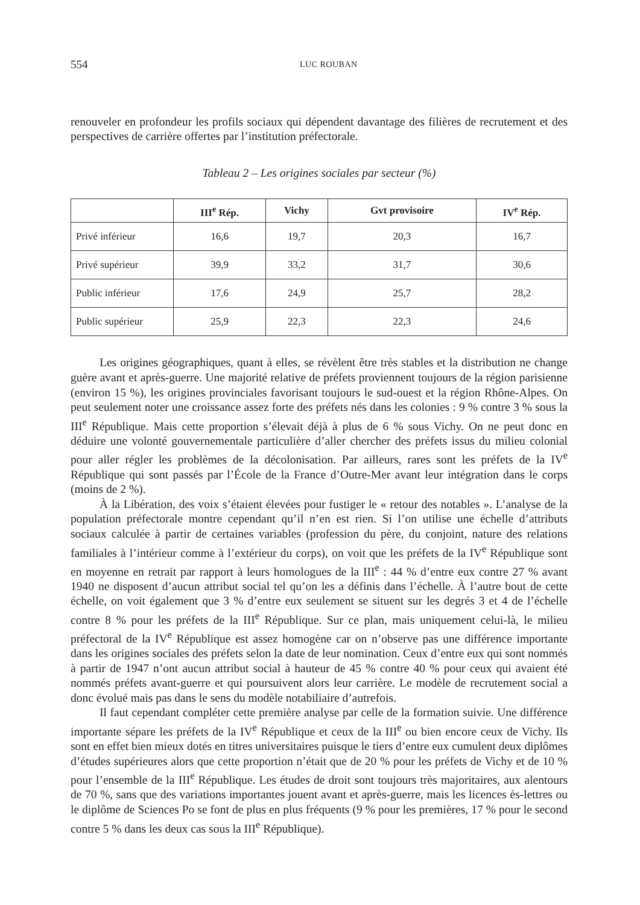554 LUC ROUBAN
renouveler en profondeur les profils sociaux qui dépendent davantage des filières de recrutement et des perspectives de carrière offertes par l’institution préfectorale.
Tableau 2 – Les origines sociales par secteur (%)
| | III<sup>e</sup> Rép. | Vichy | Gvt provisoire | IV<sup>e</sup> Rép. |
| --- | --- | --- | --- | --- |
| Privé inférieur | 16,6 | 19,7 | 20,3 | 16,7 |
| Privé supérieur | 39,9 | 33,2 | 31,7 | 30,6 |
| Public inférieur | 17,6 | 24,9 | 25,7 | 28,2 |
| Public supérieur | 25,9 | 22,3 | 22,3 | 24,6 |
Les origines géographiques, quant à elles, se révèlent être très stables et la distribution ne change guère avant et après-guerre. Une majorité relative de préfets proviennent toujours de la région parisienne (environ 15 %), les origines provinciales favorisant toujours le sud-ouest et la région Rhône-Alpes. On peut seulement noter une croissance assez forte des préfets nés dans les colonies : 9 % contre 3 % sous la III<sup>e</sup> République. Mais cette proportion s’élevait déjà à plus de 6 % sous Vichy. On ne peut donc en déduire une volonté gouvernementale particulière d’aller chercher des préfets issus du milieu colonial pour aller régler les problèmes de la décolonisation. Par ailleurs, rares sont les préfets de la IV<sup>e</sup> République qui sont passés par l’École de la France d’Outre-Mer avant leur intégration dans le corps (moins de 2 %).
À la Libération, des voix s’étaient élevées pour fustiger le « retour des notables ». L’analyse de la population préfectorale montre cependant qu’il n’en est rien. Si l’on utilise une échelle d’attributs sociaux calculée à partir de certaines variables (profession du père, du conjoint, nature des relations familiales à l’intérieur comme à l’extérieur du corps), on voit que les préfets de la IV<sup>e</sup> République sont en moyenne en retrait par rapport à leurs homologues de la III<sup>e</sup> : 44 % d’entre eux contre 27 % avant 1940 ne disposent d’aucun attribut social tel qu’on les a définis dans l’échelle. À l’autre bout de cette échelle, on voit également que 3 % d’entre eux seulement se situent sur les degrés 3 et 4 de l’échelle contre 8 % pour les préfets de la III<sup>e</sup> République. Sur ce plan, mais uniquement celui-là, le milieu préfectoral de la IV<sup>e</sup> République est assez homogène car on n’observe pas une différence importante dans les origines sociales des préfets selon la date de leur nomination. Ceux d’entre eux qui sont nommés à partir de 1947 n’ont aucun attribut social à hauteur de 45 % contre 40 % pour ceux qui avaient été nommés préfets avant-guerre et qui poursuivent alors leur carrière. Le modèle de recrutement social a donc évolué mais pas dans le sens du modèle notabiliaire d’autrefois.
Il faut cependant compléter cette première analyse par celle de la formation suivie. Une différence importante sépare les préfets de la IV<sup>e</sup> République et ceux de la III<sup>e</sup> ou bien encore ceux de Vichy. Ils sont en effet bien mieux dotés en titres universitaires puisque le tiers d’entre eux cumulent deux diplômes d’études supérieures alors que cette proportion n’était que de 20 % pour les préfets de Vichy et de 10 % pour l’ensemble de la III<sup>e</sup> République. Les études de droit sont toujours très majoritaires, aux alentours de 70 %, sans que des variations importantes jouent avant et après-guerre, mais les licences ès-lettres ou le diplôme de Sciences Po se font de plus en plus fréquents (9 % pour les premières, 17 % pour le second contre 5 % dans les deux cas sous la III<sup>e</sup> République).